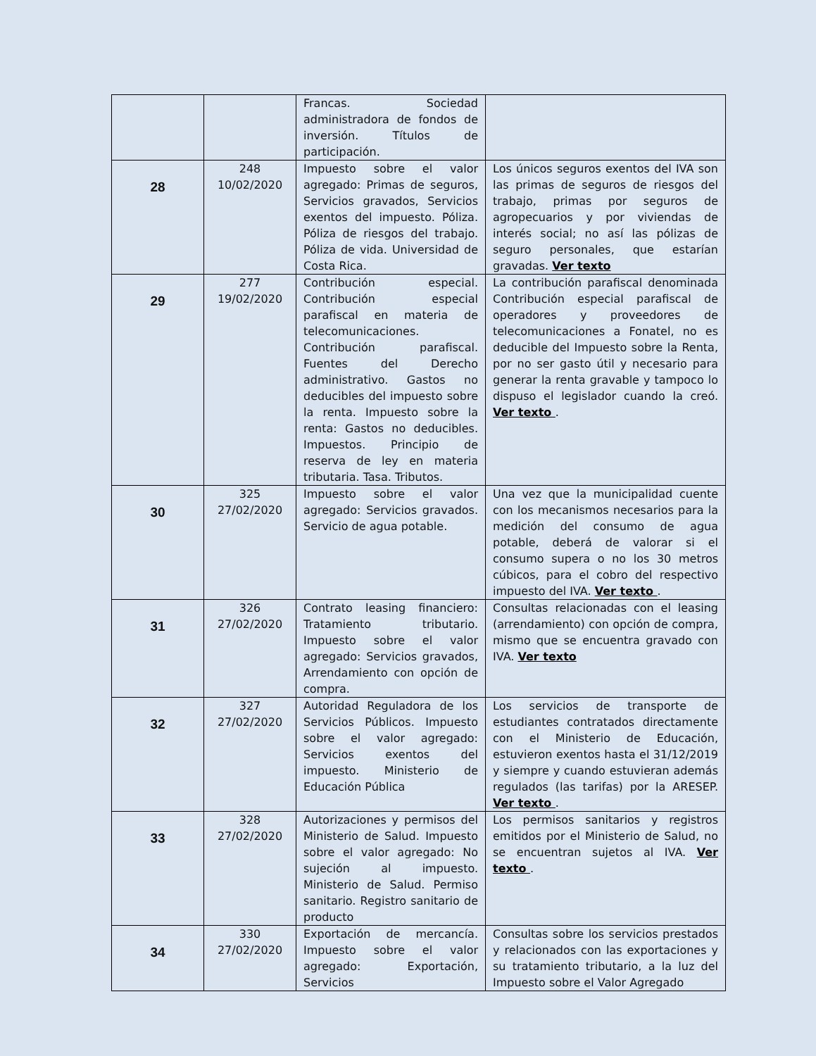| | | Francas. Sociedad administradora de fondos de inversión. Títulos de participación. | |
| 28 | 248 10/02/2020 | Impuesto sobre el valor agregado: Primas de seguros, Servicios gravados, Servicios exentos del impuesto. Póliza. Póliza de riesgos del trabajo. Póliza de vida. Universidad de Costa Rica. | Los únicos seguros exentos del IVA son las primas de seguros de riesgos del trabajo, primas por seguros de agropecuarios y por viviendas de interés social; no así las pólizas de seguro personales, que estarían gravadas. Ver texto |
| 29 | 277 19/02/2020 | Contribución especial. Contribución especial parafiscal en materia de telecomunicaciones. Contribución parafiscal. Fuentes del Derecho administrativo. Gastos no deducibles del impuesto sobre la renta. Impuesto sobre la renta: Gastos no deducibles. Impuestos. Principio de reserva de ley en materia tributaria. Tasa. Tributos. | La contribución parafiscal denominada Contribución especial parafiscal de operadores y proveedores de telecomunicaciones a Fonatel, no es deducible del Impuesto sobre la Renta, por no ser gasto útil y necesario para generar la renta gravable y tampoco lo dispuso el legislador cuando la creó. Ver texto . |
| 30 | 325 27/02/2020 | Impuesto sobre el valor agregado: Servicios gravados. Servicio de agua potable. | Una vez que la municipalidad cuente con los mecanismos necesarios para la medición del consumo de agua potable, deberá de valorar si el consumo supera o no los 30 metros cúbicos, para el cobro del respectivo impuesto del IVA. Ver texto . |
| 31 | 326 27/02/2020 | Contrato leasing financiero: Tratamiento tributario. Impuesto sobre el valor agregado: Servicios gravados, Arrendamiento con opción de compra. | Consultas relacionadas con el leasing (arrendamiento) con opción de compra, mismo que se encuentra gravado con IVA. Ver texto |
| 32 | 327 27/02/2020 | Autoridad Reguladora de los Servicios Públicos. Impuesto sobre el valor agregado: Servicios exentos del impuesto. Ministerio de Educación Pública | Los servicios de transporte de estudiantes contratados directamente con el Ministerio de Educación, estuvieron exentos hasta el 31/12/2019 y siempre y cuando estuvieran además regulados (las tarifas) por la ARESEP. Ver texto . |
| 33 | 328 27/02/2020 | Autorizaciones y permisos del Ministerio de Salud. Impuesto sobre el valor agregado: No sujeción al impuesto. Ministerio de Salud. Permiso sanitario. Registro sanitario de producto | Los permisos sanitarios y registros emitidos por el Ministerio de Salud, no se encuentran sujetos al IVA. Ver texto . |
| 34 | 330 27/02/2020 | Exportación de mercancía. Impuesto sobre el valor agregado: Exportación, Servicios | Consultas sobre los servicios prestados y relacionados con las exportaciones y su tratamiento tributario, a la luz del Impuesto sobre el Valor Agregado |